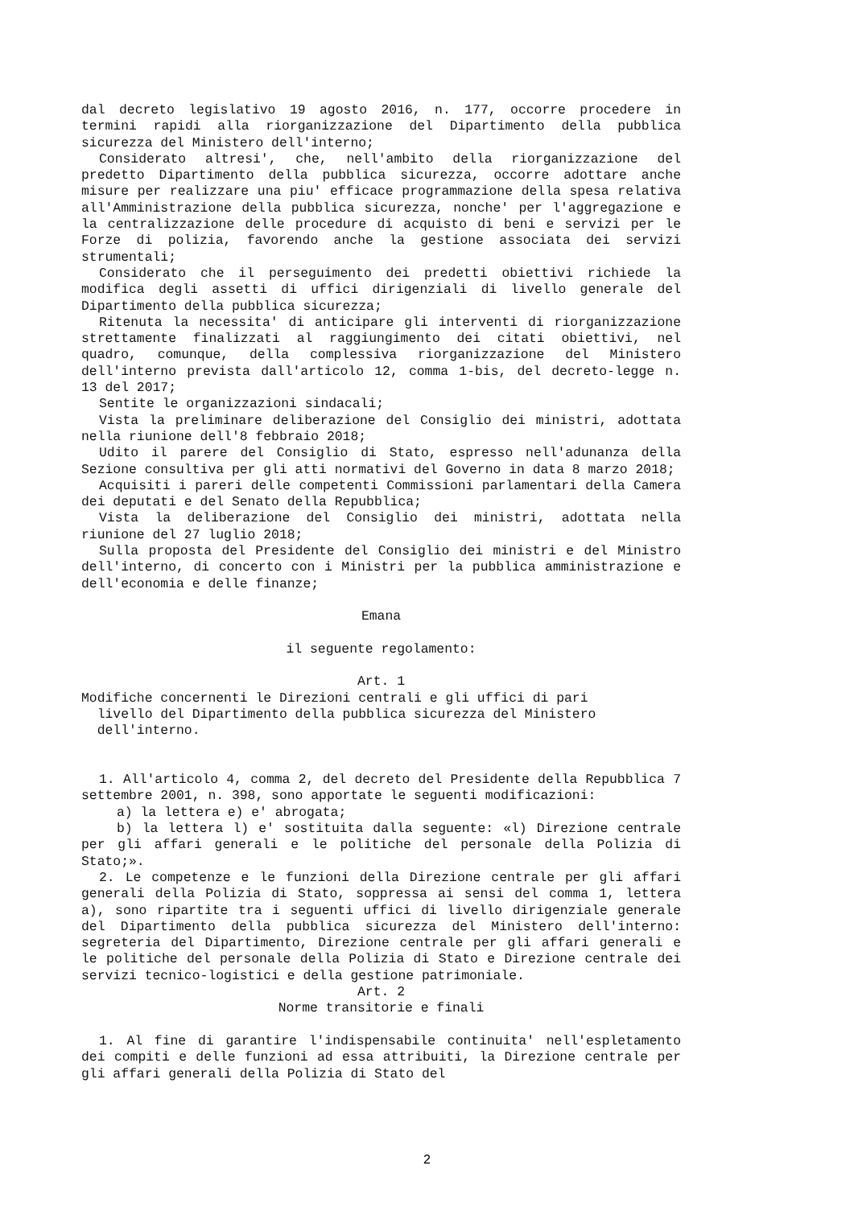dal decreto legislativo 19 agosto 2016, n. 177, occorre procedere in termini rapidi alla riorganizzazione del Dipartimento della pubblica sicurezza del Ministero dell'interno;
Considerato altresi', che, nell'ambito della riorganizzazione del predetto Dipartimento della pubblica sicurezza, occorre adottare anche misure per realizzare una piu' efficace programmazione della spesa relativa all'Amministrazione della pubblica sicurezza, nonche' per l'aggregazione e la centralizzazione delle procedure di acquisto di beni e servizi per le Forze di polizia, favorendo anche la gestione associata dei servizi strumentali;
Considerato che il perseguimento dei predetti obiettivi richiede la modifica degli assetti di uffici dirigenziali di livello generale del Dipartimento della pubblica sicurezza;
Ritenuta la necessita' di anticipare gli interventi di riorganizzazione strettamente finalizzati al raggiungimento dei citati obiettivi, nel quadro, comunque, della complessiva riorganizzazione del Ministero dell'interno prevista dall'articolo 12, comma 1-bis, del decreto-legge n. 13 del 2017;
Sentite le organizzazioni sindacali;
Vista la preliminare deliberazione del Consiglio dei ministri, adottata nella riunione dell'8 febbraio 2018;
Udito il parere del Consiglio di Stato, espresso nell'adunanza della Sezione consultiva per gli atti normativi del Governo in data 8 marzo 2018;
Acquisiti i pareri delle competenti Commissioni parlamentari della Camera dei deputati e del Senato della Repubblica;
Vista la deliberazione del Consiglio dei ministri, adottata nella riunione del 27 luglio 2018;
Sulla proposta del Presidente del Consiglio dei ministri e del Ministro dell'interno, di concerto con i Ministri per la pubblica amministrazione e dell'economia e delle finanze;
Emana
il seguente regolamento:
Art. 1
Modifiche concernenti le Direzioni centrali e gli uffici di pari
livello del Dipartimento della pubblica sicurezza del Ministero
dell'interno.
1. All'articolo 4, comma 2, del decreto del Presidente della Repubblica 7 settembre 2001, n. 398, sono apportate le seguenti modificazioni:
a) la lettera e) e' abrogata;
b) la lettera l) e' sostituita dalla seguente: «l) Direzione centrale per gli affari generali e le politiche del personale della Polizia di Stato;».
2. Le competenze e le funzioni della Direzione centrale per gli affari generali della Polizia di Stato, soppressa ai sensi del comma 1, lettera a), sono ripartite tra i seguenti uffici di livello dirigenziale generale del Dipartimento della pubblica sicurezza del Ministero dell'interno: segreteria del Dipartimento, Direzione centrale per gli affari generali e le politiche del personale della Polizia di Stato e Direzione centrale dei servizi tecnico-logistici e della gestione patrimoniale.
Art. 2
Norme transitorie e finali
1. Al fine di garantire l'indispensabile continuita' nell'espletamento dei compiti e delle funzioni ad essa attribuiti, la Direzione centrale per gli affari generali della Polizia di Stato del
2